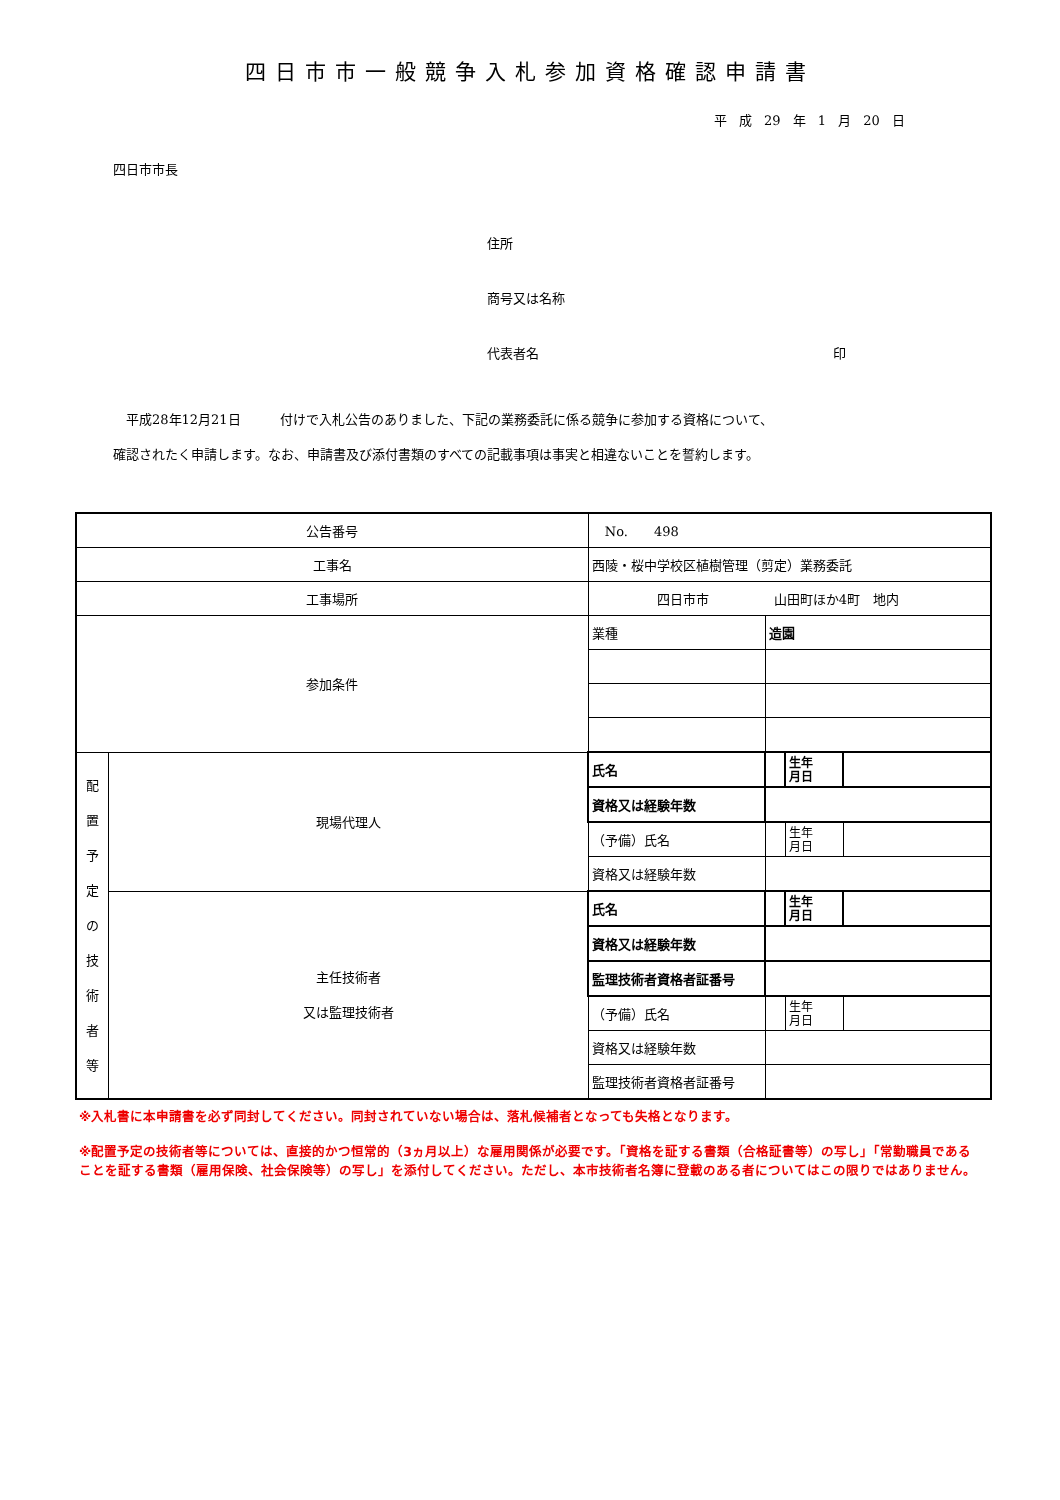四日市市一般競争入札参加資格確認申請書
平 成 29 年 1 月 20 日
四日市市長
住所
商号又は名称
代表者名 印
　平成28年12月21日　　　付けで入札公告のありました、下記の業務委託に係る競争に参加する資格について、
確認されたく申請します。なお、申請書及び添付書類のすべての記載事項は事実と相違ないことを誓約します。
| 公告番号 | | No. 498 | | | |
| 工事名 | | 西陵・桜中学校区植樹管理（剪定）業務委託 | | | |
| 工事場所 | | 四日市市 山田町ほか4町 地内 | | | |
| 参加条件 | | 業種 | 造園 | | |
| 配 置 予 定 の 技 術 者 等 | 現場代理人 | 氏名 | | 生年 月日 | |
| | | 資格又は経験年数 | | | |
| | | （予備）氏名 | | 生年 月日 | |
| | | 資格又は経験年数 | | | |
| | 主任技術者 又は監理技術者 | 氏名 | | 生年 月日 | |
| | | 資格又は経験年数 | | | |
| | | 監理技術者資格者証番号 | | | |
| | | （予備）氏名 | | 生年 月日 | |
| | | 資格又は経験年数 | | | |
| | | 監理技術者資格者証番号 | | | |
※入札書に本申請書を必ず同封してください。同封されていない場合は、落札候補者となっても失格となります。
※配置予定の技術者等については、直接的かつ恒常的（3ヵ月以上）な雇用関係が必要です。「資格を証する書類（合格証書等）の写し」「常勤職員であることを証する書類（雇用保険、社会保険等）の写し」を添付してください。ただし、本市技術者名簿に登載のある者についてはこの限りではありません。